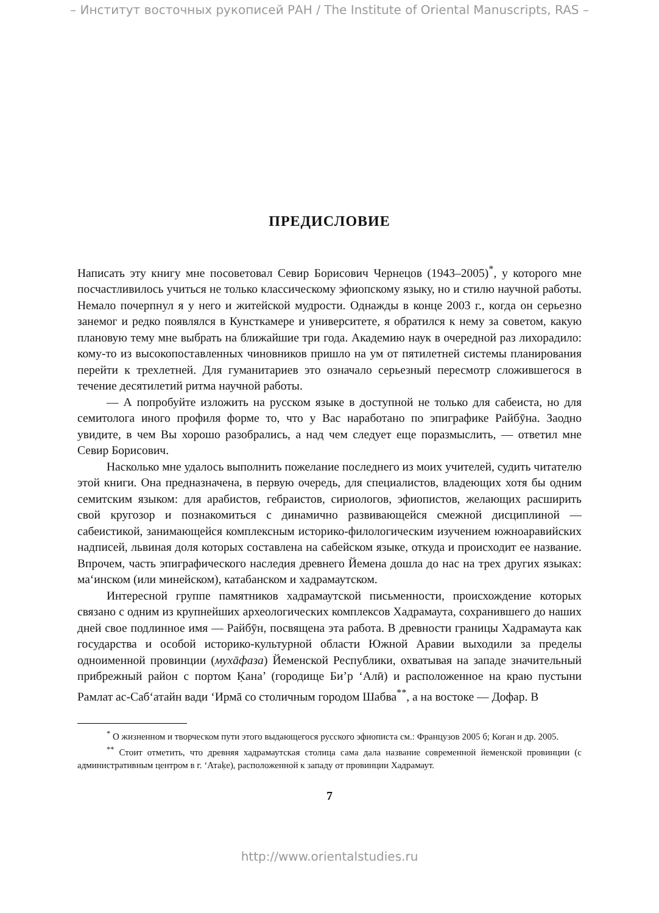– Институт восточных рукописей РАН / The Institute of Oriental Manuscripts, RAS –
ПРЕДИСЛОВИЕ
Написать эту книгу мне посоветовал Севир Борисович Чернецов (1943–2005)<sup>*</sup>, у которого мне посчастливилось учиться не только классическому эфиопскому языку, но и стилю научной работы. Немало почерпнул я у него и житейской мудрости. Однажды в конце 2003 г., когда он серьезно занемог и редко появлялся в Кунсткамере и университете, я обратился к нему за советом, какую плановую тему мне выбрать на ближайшие три года. Академию наук в очередной раз лихорадило: кому-то из высокопоставленных чиновников пришло на ум от пятилетней системы планирования перейти к трехлетней. Для гуманитариев это означало серьезный пересмотр сложившегося в течение десятилетий ритма научной работы.
— А попробуйте изложить на русском языке в доступной не только для сабеиста, но для семитолога иного профиля форме то, что у Вас наработано по эпиграфике Райбӯна. Заодно увидите, в чем Вы хорошо разобрались, а над чем следует еще поразмыслить, — ответил мне Севир Борисович.
Насколько мне удалось выполнить пожелание последнего из моих учителей, судить читателю этой книги. Она предназначена, в первую очередь, для специалистов, владеющих хотя бы одним семитским языком: для арабистов, гебраистов, сириологов, эфиопистов, желающих расширить свой кругозор и познакомиться с динамично развивающейся смежной дисциплиной — сабеистикой, занимающейся комплексным историко-филологическим изучением южноаравийских надписей, львиная доля которых составлена на сабейском языке, откуда и происходит ее название. Впрочем, часть эпиграфического наследия древнего Йемена дошла до нас на трех других языках: маʻинском (или минейском), катабанском и хадрамаутском.
Интересной группе памятников хадрамаутской письменности, происхождение которых связано с одним из крупнейших археологических комплексов Хадрамаута, сохранившего до наших дней свое подлинное имя — Райбӯн, посвящена эта работа. В древности границы Хадрамаута как государства и особой историко-культурной области Южной Аравии выходили за пределы одноименной провинции (мухāфаза) Йеменской Республики, охватывая на западе значительный прибрежный район с портом Ḳана’ (городище Би’р ʻАлӣ) и расположенное на краю пустыни Рамлат ас-Сабʻатайн вади ʻИрмā со столичным городом Шабва<sup>**</sup>, а на востоке — Дофар. В
<sup>*</sup> О жизненном и творческом пути этого выдающегося русского эфиописта см.: Французов 2005 б; Коган и др. 2005.
<sup>**</sup> Стоит отметить, что древняя хадрамаутская столица сама дала название современной йеменской провинции (с административным центром в г. ʻАтаḳе), расположенной к западу от провинции Хадрамаут.
7
http://www.orientalstudies.ru